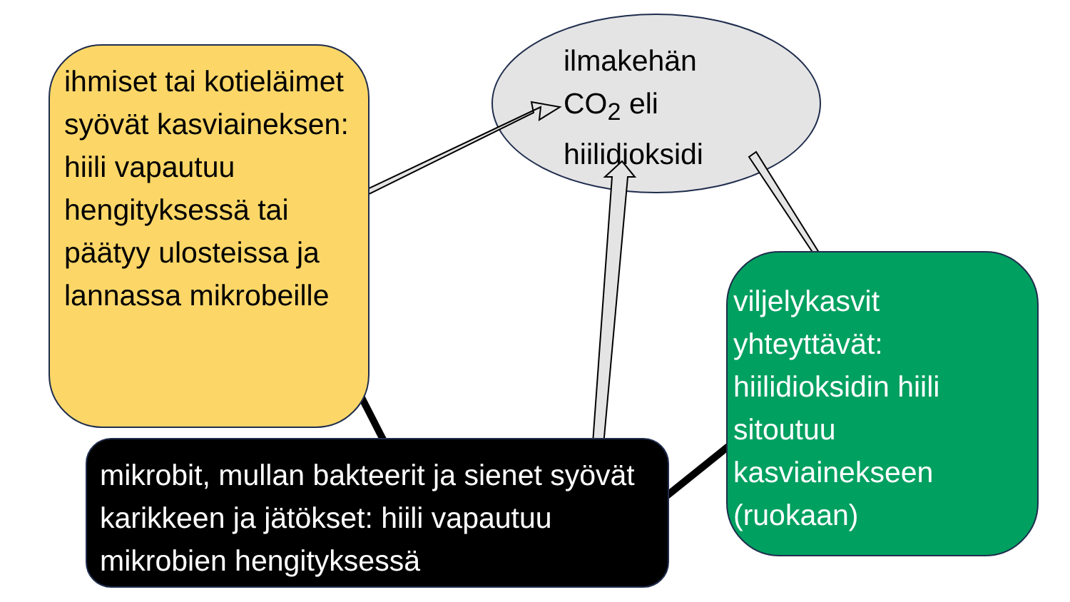ihmiset tai kotieläimet syövät kasviaineksen: hiili vapautuu hengityksessä tai päätyy ulosteissa ja lannassa mikrobeille
ilmakehän CO<sub>2</sub> eli hiilidioksidi
viljelykasvit yhteyttävät: hiilidioksidin hiili sitoutuu kasviainekseen (ruokaan)
mikrobit, mullan bakteerit ja sienet syövät karikkeen ja jätökset: hiili vapautuu mikrobien hengityksessä